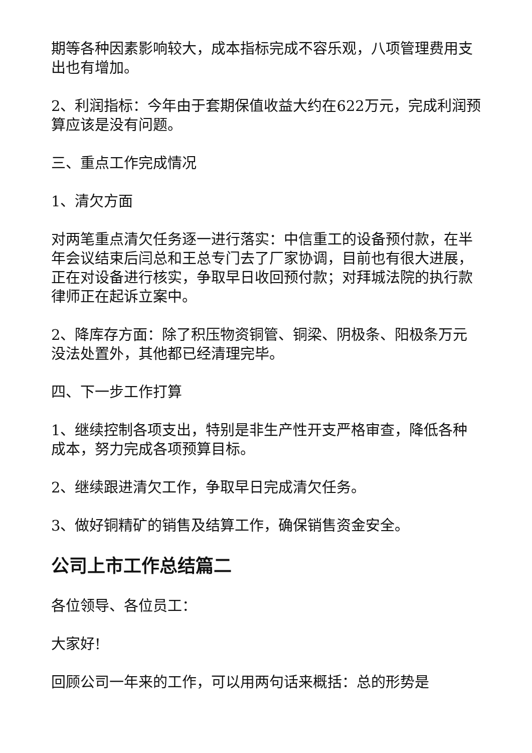期等各种因素影响较大，成本指标完成不容乐观，八项管理费用支出也有增加。
2、利润指标：今年由于套期保值收益大约在622万元，完成利润预算应该是没有问题。
三、重点工作完成情况
1、清欠方面
对两笔重点清欠任务逐一进行落实：中信重工的设备预付款，在半年会议结束后闫总和王总专门去了厂家协调，目前也有很大进展，正在对设备进行核实，争取早日收回预付款；对拜城法院的执行款律师正在起诉立案中。
2、降库存方面：除了积压物资铜管、铜梁、阴极条、阳极条万元没法处置外，其他都已经清理完毕。
四、下一步工作打算
1、继续控制各项支出，特别是非生产性开支严格审查，降低各种成本，努力完成各项预算目标。
2、继续跟进清欠工作，争取早日完成清欠任务。
3、做好铜精矿的销售及结算工作，确保销售资金安全。
公司上市工作总结篇二
各位领导、各位员工：
大家好!
回顾公司一年来的工作，可以用两句话来概括：总的形势是